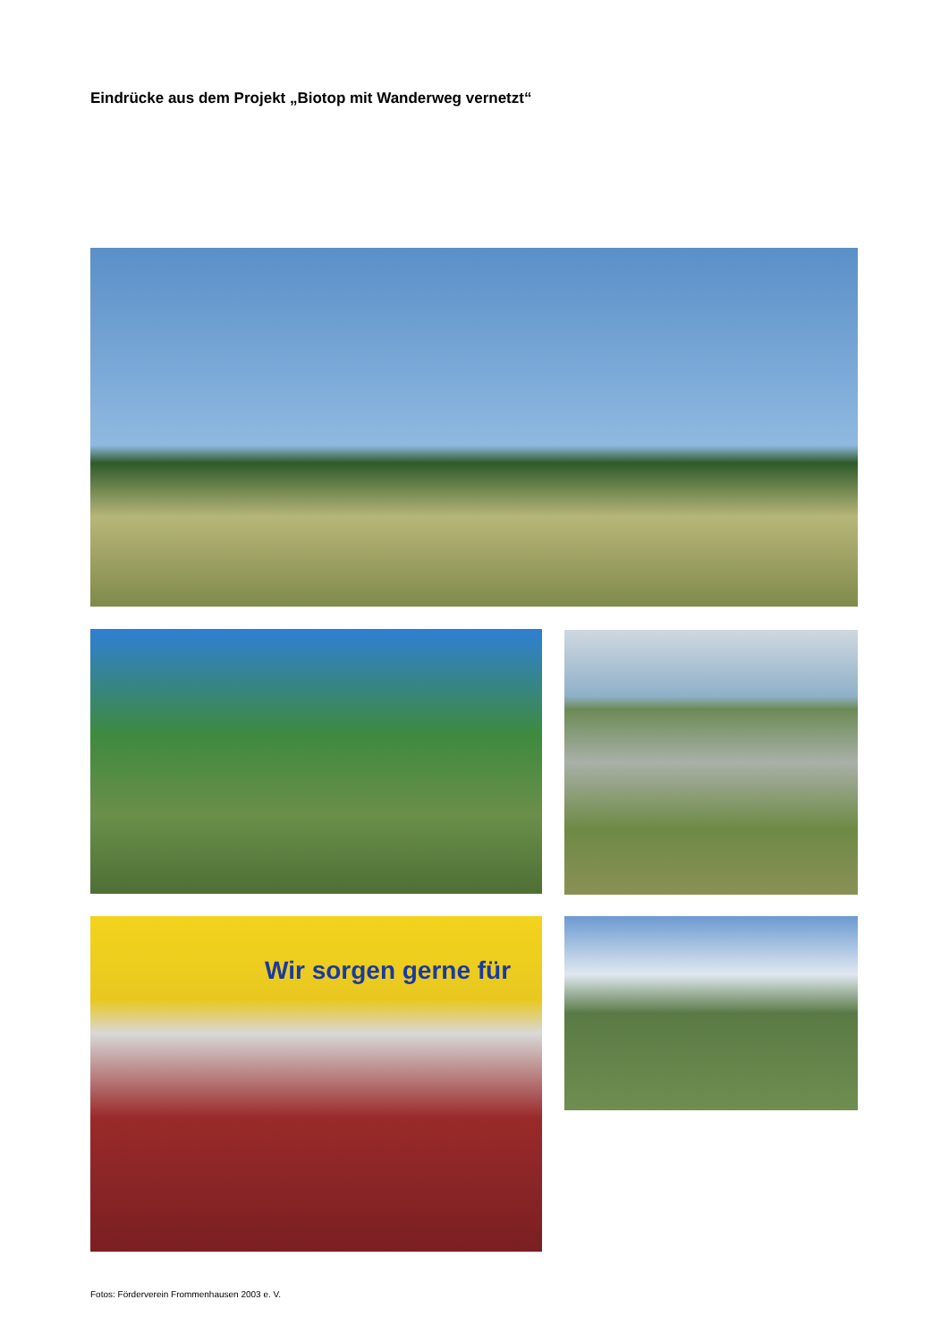Eindrücke aus dem Projekt „Biotop mit Wanderweg vernetzt“
Wir sorgen gerne für
Fotos: Förderverein Frommenhausen 2003 e. V.